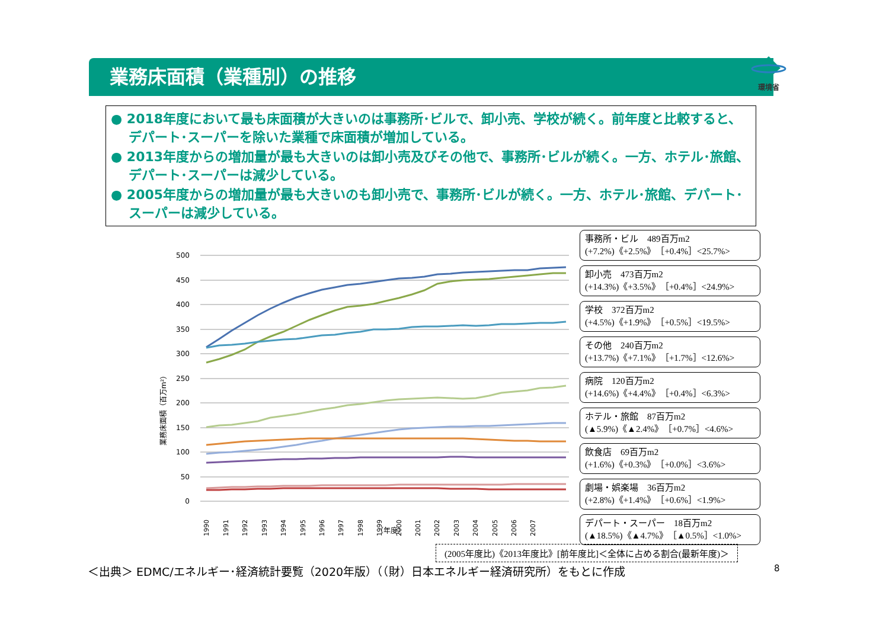業務床面積（業種別）の推移
環境省
● 2018年度において最も床面積が大きいのは事務所･ビルで、卸小売、学校が続く。前年度と比較すると、デパート･スーパーを除いた業種で床面積が増加している。
● 2013年度からの増加量が最も大きいのは卸小売及びその他で、事務所･ビルが続く。一方、ホテル･旅館、デパート･スーパーは減少している。
● 2005年度からの増加量が最も大きいのも卸小売で、事務所･ビルが続く。一方、ホテル･旅館、デパート･スーパーは減少している。
業務床面積（百万m²）
500
450
400
350
300
250
200
150
100
50
0
1990
1991
1992
1993
1994
1995
1996
1997
1998
1999
2000
2001
2002
2003
2004
2005
2006
2007
.
（年度）
事務所・ビル　489百万m2
(+7.2%)《+2.5%》［+0.4%］<25.7%>
卸小売　473百万m2
(+14.3%)《+3.5%》［+0.4%］<24.9%>
学校　372百万m2
(+4.5%)《+1.9%》［+0.5%］<19.5%>
その他　240百万m2
(+13.7%)《+7.1%》［+1.7%］<12.6%>
病院　120百万m2
(+14.6%)《+4.4%》［+0.4%］<6.3%>
ホテル・旅館　87百万m2
(▲5.9%)《▲2.4%》［+0.7%］<4.6%>
飲食店　69百万m2
(+1.6%)《+0.3%》［+0.0%］<3.6%>
劇場・娯楽場　36百万m2
(+2.8%)《+1.4%》［+0.6%］<1.9%>
デパート・スーパー　18百万m2
(▲18.5%)《▲4.7%》［▲0.5%］<1.0%>
(2005年度比)《2013年度比》[前年度比]＜全体に占める割合(最新年度)＞
＜出典＞ EDMC/エネルギー･経済統計要覧（2020年版）（（財）日本エネルギー経済研究所）をもとに作成
8